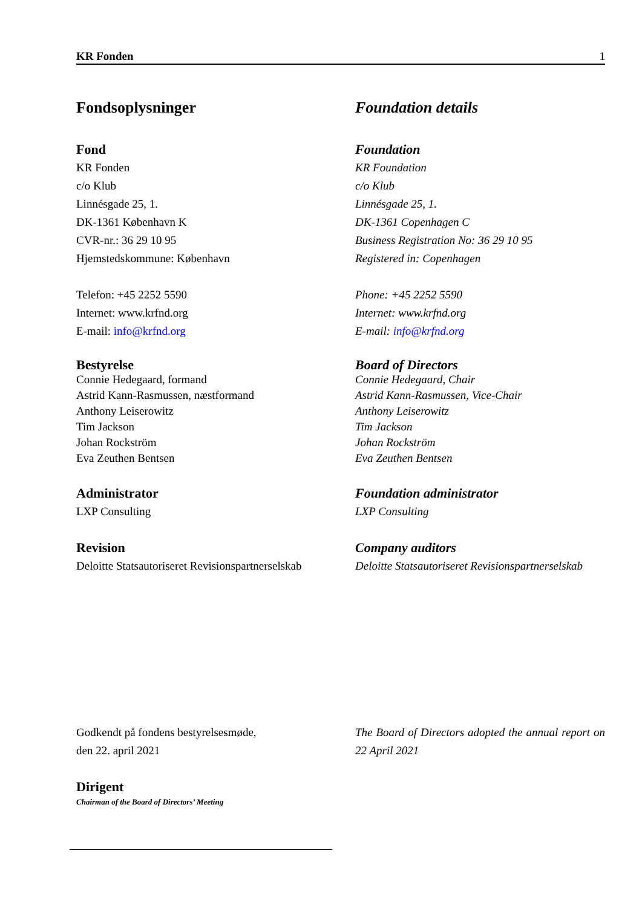KR Fonden 1
Fondsoplysninger
Fond
KR Fonden
c/o Klub
Linnésgade 25, 1.
DK-1361 København K
CVR-nr.: 36 29 10 95
Hjemstedskommune: København
Telefon: +45 2252 5590
Internet: www.krfnd.org
E-mail: info@krfnd.org
Bestyrelse
Connie Hedegaard, formand
Astrid Kann-Rasmussen, næstformand
Anthony Leiserowitz
Tim Jackson
Johan Rockström
Eva Zeuthen Bentsen
Administrator
LXP Consulting
Revision
Deloitte Statsautoriseret Revisionspartnerselskab
Foundation details
Foundation
KR Foundation
c/o Klub
Linnésgade 25, 1.
DK-1361 Copenhagen C
Business Registration No: 36 29 10 95
Registered in: Copenhagen
Phone: +45 2252 5590
Internet: www.krfnd.org
E-mail: info@krfnd.org
Board of Directors
Connie Hedegaard, Chair
Astrid Kann-Rasmussen, Vice-Chair
Anthony Leiserowitz
Tim Jackson
Johan Rockström
Eva Zeuthen Bentsen
Foundation administrator
LXP Consulting
Company auditors
Deloitte Statsautoriseret Revisionspartnerselskab
Godkendt på fondens bestyrelsesmøde,
den 22. april 2021
Dirigent
Chairman of the Board of Directors’ Meeting
The Board of Directors adopted the annual report on 22 April 2021